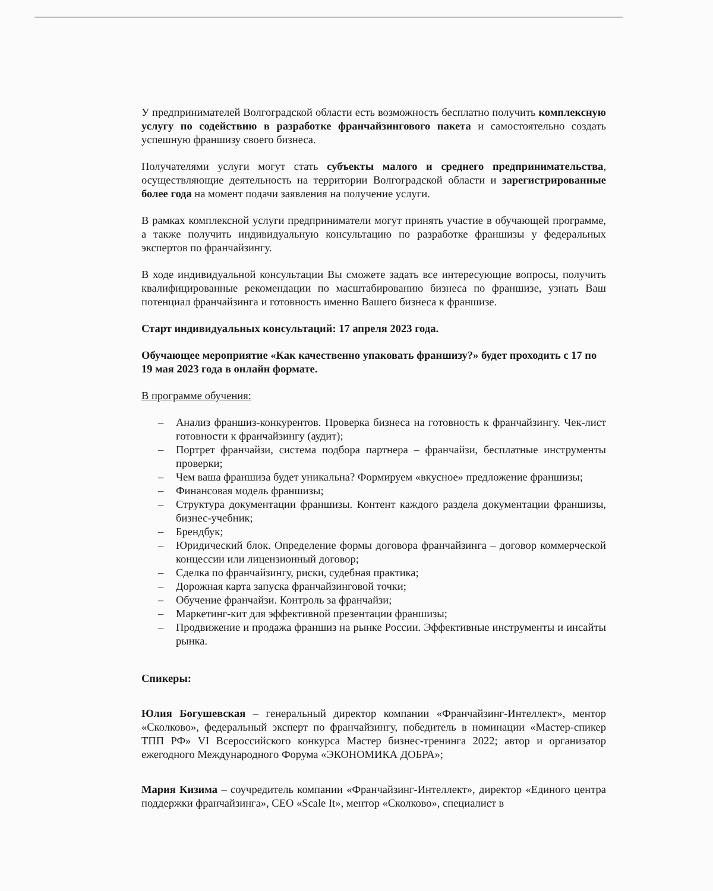У предпринимателей Волгоградской области есть возможность бесплатно получить комплексную услугу по содействию в разработке франчайзингового пакета и самостоятельно создать успешную франшизу своего бизнеса.
Получателями услуги могут стать субъекты малого и среднего предпринимательства, осуществляющие деятельность на территории Волгоградской области и зарегистрированные более года на момент подачи заявления на получение услуги.
В рамках комплексной услуги предприниматели могут принять участие в обучающей программе, а также получить индивидуальную консультацию по разработке франшизы у федеральных экспертов по франчайзингу.
В ходе индивидуальной консультации Вы сможете задать все интересующие вопросы, получить квалифицированные рекомендации по масштабированию бизнеса по франшизе, узнать Ваш потенциал франчайзинга и готовность именно Вашего бизнеса к франшизе.
Старт индивидуальных консультаций: 17 апреля 2023 года.
Обучающее мероприятие «Как качественно упаковать франшизу?» будет проходить с 17 по 19 мая 2023 года в онлайн формате.
В программе обучения:
– Анализ франшиз-конкурентов. Проверка бизнеса на готовность к франчайзингу. Чек-лист готовности к франчайзингу (аудит);
– Портрет франчайзи, система подбора партнера – франчайзи, бесплатные инструменты проверки;
– Чем ваша франшиза будет уникальна? Формируем «вкусное» предложение франшизы;
– Финансовая модель франшизы;
– Структура документации франшизы. Контент каждого раздела документации франшизы, бизнес-учебник;
– Брендбук;
– Юридический блок. Определение формы договора франчайзинга – договор коммерческой концессии или лицензионный договор;
– Сделка по франчайзингу, риски, судебная практика;
– Дорожная карта запуска франчайзинговой точки;
– Обучение франчайзи. Контроль за франчайзи;
– Маркетинг-кит для эффективной презентации франшизы;
– Продвижение и продажа франшиз на рынке России. Эффективные инструменты и инсайты рынка.
Спикеры:
Юлия Богушевская – генеральный директор компании «Франчайзинг-Интеллект», ментор «Сколково», федеральный эксперт по франчайзингу, победитель в номинации «Мастер-спикер ТПП РФ» VI Всероссийского конкурса Мастер бизнес-тренинга 2022; автор и организатор ежегодного Международного Форума «ЭКОНОМИКА ДОБРА»;
Мария Кизима – соучредитель компании «Франчайзинг-Интеллект», директор «Единого центра поддержки франчайзинга», CEO «Scale It», ментор «Сколково», специалист в